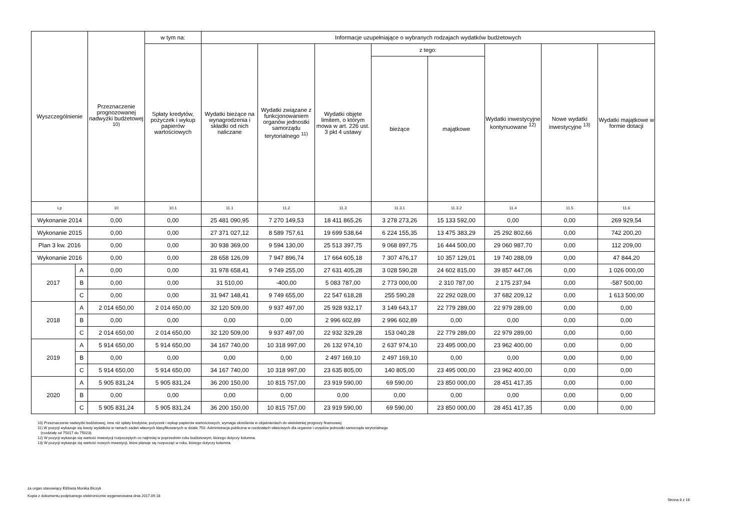| Wyszczególnienie | | Przeznaczenie prognozowanej nadwyżki budżetowej <sup>10)</sup> | w tym na: | Informacje uzupełniające o wybranych rodzajach wydatków budżetowych | | | | | | | |
| --- | --- | --- | --- | --- | --- | --- | --- | --- | --- | --- | --- |
| | | | Spłaty kredytów, pożyczek i wykup papierów wartościowych | Wydatki bieżące na wynagrodzenia i składki od nich naliczane | Wydatki związane z funkcjonowaniem organów jednostki samorządu terytorialnego <sup>11)</sup> | Wydatki objęte limitem, o którym mowa w art. 226 ust. 3 pkt 4 ustawy | z tego: | | Wydatki inwestycyjne kontynuowane <sup>12)</sup> | Nowe wydatki inwestycyjne <sup>13)</sup> | Wydatki majątkowe w formie dotacji |
| | | | | | | | bieżące | majątkowe | | | |
| Lp | | 10 | 10.1 | 11.1 | 11.2 | 11.3 | 11.3.1 | 11.3.2 | 11.4 | 11.5 | 11.6 |
| Wykonanie 2014 | | 0,00 | 0,00 | 25 481 090,95 | 7 270 149,53 | 18 411 865,26 | 3 278 273,26 | 15 133 592,00 | 0,00 | 0,00 | 269 929,54 |
| Wykonanie 2015 | | 0,00 | 0,00 | 27 371 027,12 | 8 589 757,61 | 19 699 538,64 | 6 224 155,35 | 13 475 383,29 | 25 292 802,66 | 0,00 | 742 200,20 |
| Plan 3 kw. 2016 | | 0,00 | 0,00 | 30 938 369,00 | 9 594 130,00 | 25 513 397,75 | 9 068 897,75 | 16 444 500,00 | 29 060 987,70 | 0,00 | 112 209,00 |
| Wykonanie 2016 | | 0,00 | 0,00 | 28 658 126,09 | 7 947 896,74 | 17 664 605,18 | 7 307 476,17 | 10 357 129,01 | 19 740 288,09 | 0,00 | 47 844,20 |
| 2017 | A | 0,00 | 0,00 | 31 978 658,41 | 9 749 255,00 | 27 631 405,28 | 3 028 590,28 | 24 602 815,00 | 39 857 447,06 | 0,00 | 1 026 000,00 |
| | B | 0,00 | 0,00 | 31 510,00 | -400,00 | 5 083 787,00 | 2 773 000,00 | 2 310 787,00 | 2 175 237,94 | 0,00 | -587 500,00 |
| | C | 0,00 | 0,00 | 31 947 148,41 | 9 749 655,00 | 22 547 618,28 | 255 590,28 | 22 292 028,00 | 37 682 209,12 | 0,00 | 1 613 500,00 |
| 2018 | A | 2 014 650,00 | 2 014 650,00 | 32 120 509,00 | 9 937 497,00 | 25 928 932,17 | 3 149 643,17 | 22 779 289,00 | 22 979 289,00 | 0,00 | 0,00 |
| | B | 0,00 | 0,00 | 0,00 | 0,00 | 2 996 602,89 | 2 996 602,89 | 0,00 | 0,00 | 0,00 | 0,00 |
| | C | 2 014 650,00 | 2 014 650,00 | 32 120 509,00 | 9 937 497,00 | 22 932 329,28 | 153 040,28 | 22 779 289,00 | 22 979 289,00 | 0,00 | 0,00 |
| 2019 | A | 5 914 650,00 | 5 914 650,00 | 34 167 740,00 | 10 318 997,00 | 26 132 974,10 | 2 637 974,10 | 23 495 000,00 | 23 962 400,00 | 0,00 | 0,00 |
| | B | 0,00 | 0,00 | 0,00 | 0,00 | 2 497 169,10 | 2 497 169,10 | 0,00 | 0,00 | 0,00 | 0,00 |
| | C | 5 914 650,00 | 5 914 650,00 | 34 167 740,00 | 10 318 997,00 | 23 635 805,00 | 140 805,00 | 23 495 000,00 | 23 962 400,00 | 0,00 | 0,00 |
| 2020 | A | 5 905 831,24 | 5 905 831,24 | 36 200 150,00 | 10 815 757,00 | 23 919 590,00 | 69 590,00 | 23 850 000,00 | 28 451 417,35 | 0,00 | 0,00 |
| | B | 0,00 | 0,00 | 0,00 | 0,00 | 0,00 | 0,00 | 0,00 | 0,00 | 0,00 | 0,00 |
| | C | 5 905 831,24 | 5 905 831,24 | 36 200 150,00 | 10 815 757,00 | 23 919 590,00 | 69 590,00 | 23 850 000,00 | 28 451 417,35 | 0,00 | 0,00 |
10) Przeznaczenie nadwyżki budżetowej, inne niż spłaty kredytów, pożyczek i wykup papierów wartościowych, wymaga określenia w objaśnieniach do wieloletniej prognozy finansowej.
11) W pozycji wykazuje się kwoty wydatków w ramach zadań własnych klasyfikowanych w dziale 750- Administracja publiczna w rozdziałach właściwych dla organów i urzędów jednostki samorządu terytorialnego
(rozdziały od 75017 do 75023).
12) W pozycji wykazuje się wartość inwestycji rozpoczętych co najmniej w poprzednim roku budżetowym, którego dotyczy kolumna.
13) W pozycji wykazuje się wartość nowych inwestycji, które planuje się rozpocząć w roku, którego dotyczy kolumna.
za organ stanowiący Elżbieta Monika Biczyk
Kopia z dokumentu podpisanego elektronicznie wygenerowana dnia 2017.09.18
Strona 8 z 16